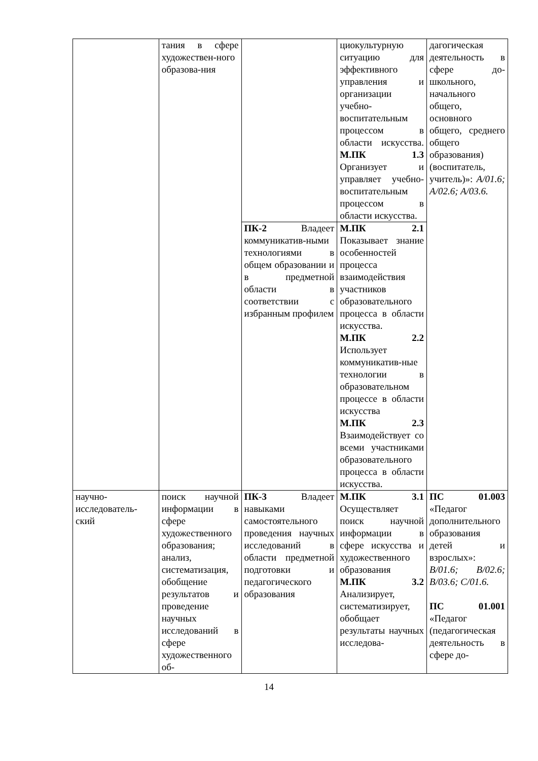| | тания в сфере художествен-ного образова-ния | | циокультурную ситуацию для эффективного управления и организации учебно-воспитательным процессом в области искусства. М.ПК 1.3 Организует и управляет учебно-воспитательным процессом в области искусства. | дагогическая деятельность в сфере до-школьного, начального общего, основного общего, среднего общего образования) (воспитатель, учитель)»: A/01.6; A/02.6; A/03.6. |
| | | ПК-2 Владеет коммуникатив-ными технологиями в общем образовании и в предметной области в соответствии с избранным профилем | М.ПК 2.1 Показывает знание особенностей процесса взаимодействия участников образовательного процесса в области искусства. М.ПК 2.2 Использует коммуникатив-ные технологии в образовательном процессе в области искусства М.ПК 2.3 Взаимодействует со всеми участниками образовательного процесса в области искусства. | |
| научно-исследователь-ский | поиск научной информации в сфере художественного образования; анализ, систематизация, обобщение результатов и проведение научных исследований в сфере художественного об- | ПК-3 Владеет навыками самостоятельного проведения научных исследований в области предметной подготовки и педагогического образования | М.ПК 3.1 Осуществляет поиск научной информации в сфере искусства и художественного образования М.ПК 3.2 Анализирует, систематизирует, обобщает результаты научных исследова- | ПС 01.003 «Педагог дополнительного образования детей и взрослых»: B/01.6; B/02.6; B/03.6; C/01.6. ПС 01.001 «Педагог (педагогическая деятельность в сфере до- |
14